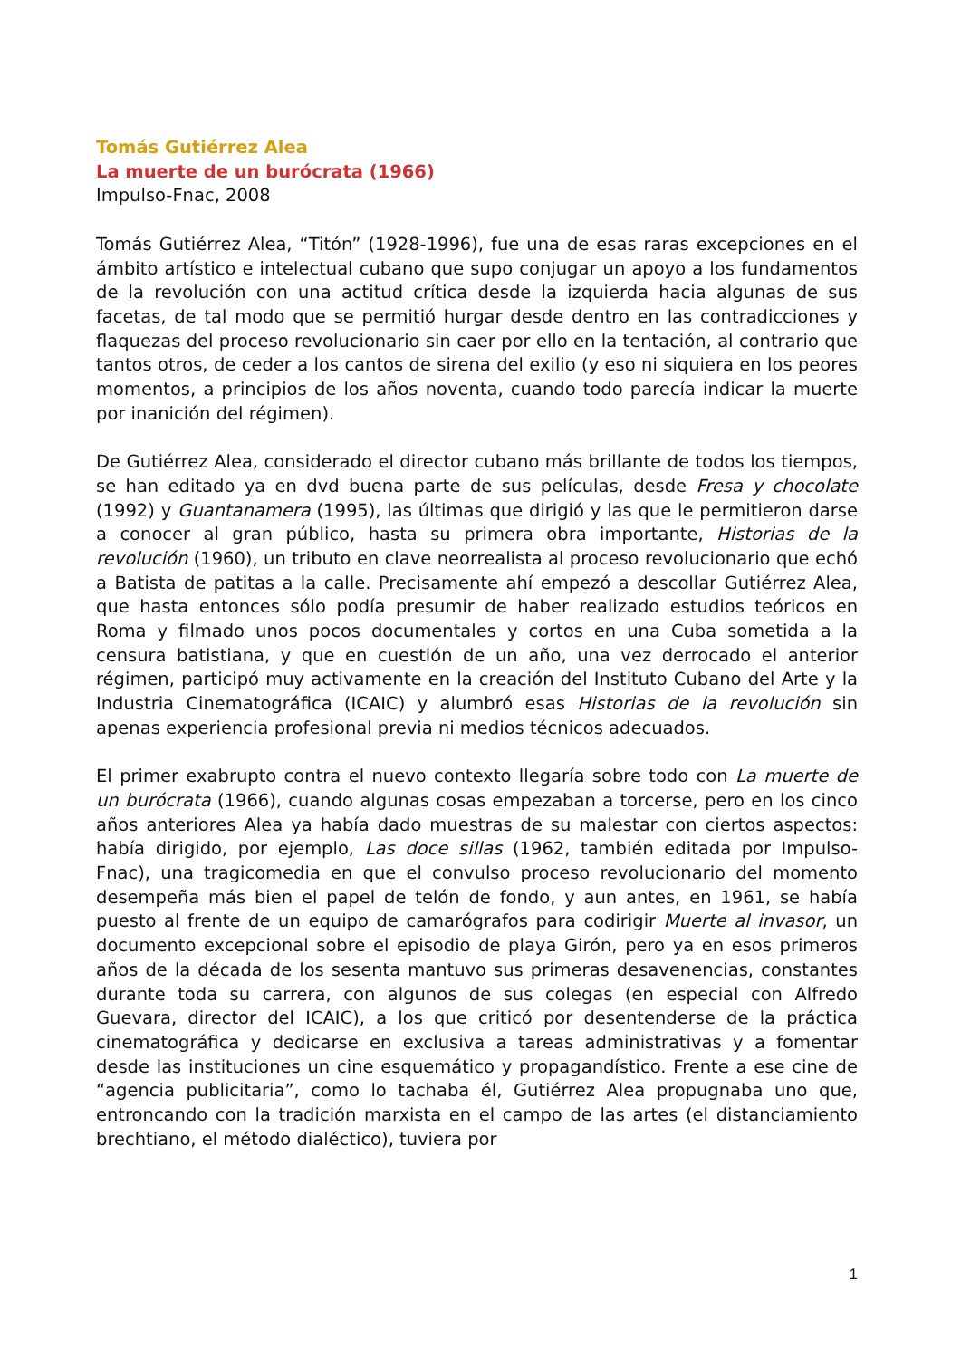Tomás Gutiérrez Alea
La muerte de un burócrata (1966)
Impulso-Fnac, 2008
Tomás Gutiérrez Alea, “Titón” (1928-1996), fue una de esas raras excepciones en el ámbito artístico e intelectual cubano que supo conjugar un apoyo a los fundamentos de la revolución con una actitud crítica desde la izquierda hacia algunas de sus facetas, de tal modo que se permitió hurgar desde dentro en las contradicciones y flaquezas del proceso revolucionario sin caer por ello en la tentación, al contrario que tantos otros, de ceder a los cantos de sirena del exilio (y eso ni siquiera en los peores momentos, a principios de los años noventa, cuando todo parecía indicar la muerte por inanición del régimen).
De Gutiérrez Alea, considerado el director cubano más brillante de todos los tiempos, se han editado ya en dvd buena parte de sus películas, desde Fresa y chocolate (1992) y Guantanamera (1995), las últimas que dirigió y las que le permitieron darse a conocer al gran público, hasta su primera obra importante, Historias de la revolución (1960), un tributo en clave neorrealista al proceso revolucionario que echó a Batista de patitas a la calle. Precisamente ahí empezó a descollar Gutiérrez Alea, que hasta entonces sólo podía presumir de haber realizado estudios teóricos en Roma y filmado unos pocos documentales y cortos en una Cuba sometida a la censura batistiana, y que en cuestión de un año, una vez derrocado el anterior régimen, participó muy activamente en la creación del Instituto Cubano del Arte y la Industria Cinematográfica (ICAIC) y alumbró esas Historias de la revolución sin apenas experiencia profesional previa ni medios técnicos adecuados.
El primer exabrupto contra el nuevo contexto llegaría sobre todo con La muerte de un burócrata (1966), cuando algunas cosas empezaban a torcerse, pero en los cinco años anteriores Alea ya había dado muestras de su malestar con ciertos aspectos: había dirigido, por ejemplo, Las doce sillas (1962, también editada por Impulso-Fnac), una tragicomedia en que el convulso proceso revolucionario del momento desempeña más bien el papel de telón de fondo, y aun antes, en 1961, se había puesto al frente de un equipo de camarógrafos para codirigir Muerte al invasor, un documento excepcional sobre el episodio de playa Girón, pero ya en esos primeros años de la década de los sesenta mantuvo sus primeras desavenencias, constantes durante toda su carrera, con algunos de sus colegas (en especial con Alfredo Guevara, director del ICAIC), a los que criticó por desentenderse de la práctica cinematográfica y dedicarse en exclusiva a tareas administrativas y a fomentar desde las instituciones un cine esquemático y propagandístico. Frente a ese cine de “agencia publicitaria”, como lo tachaba él, Gutiérrez Alea propugnaba uno que, entroncando con la tradición marxista en el campo de las artes (el distanciamiento brechtiano, el método dialéctico), tuviera por
1